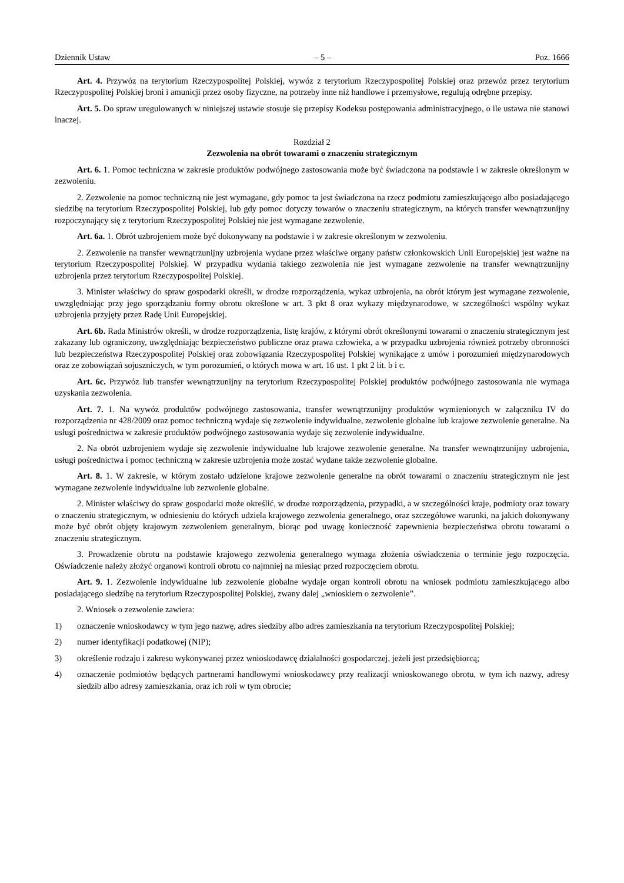Dziennik Ustaw – 5 – Poz. 1666
Art. 4. Przywóz na terytorium Rzeczypospolitej Polskiej, wywóz z terytorium Rzeczypospolitej Polskiej oraz przewóz przez terytorium Rzeczypospolitej Polskiej broni i amunicji przez osoby fizyczne, na potrzeby inne niż handlowe i przemysłowe, regulują odrębne przepisy.
Art. 5. Do spraw uregulowanych w niniejszej ustawie stosuje się przepisy Kodeksu postępowania administracyjnego, o ile ustawa nie stanowi inaczej.
Rozdział 2
Zezwolenia na obrót towarami o znaczeniu strategicznym
Art. 6. 1. Pomoc techniczna w zakresie produktów podwójnego zastosowania może być świadczona na podstawie i w zakresie określonym w zezwoleniu.
2. Zezwolenie na pomoc techniczną nie jest wymagane, gdy pomoc ta jest świadczona na rzecz podmiotu zamieszkującego albo posiadającego siedzibę na terytorium Rzeczypospolitej Polskiej, lub gdy pomoc dotyczy towarów o znaczeniu strategicznym, na których transfer wewnątrzunijny rozpoczynający się z terytorium Rzeczypospolitej Polskiej nie jest wymagane zezwolenie.
Art. 6a. 1. Obrót uzbrojeniem może być dokonywany na podstawie i w zakresie określonym w zezwoleniu.
2. Zezwolenie na transfer wewnątrzunijny uzbrojenia wydane przez właściwe organy państw członkowskich Unii Europejskiej jest ważne na terytorium Rzeczypospolitej Polskiej. W przypadku wydania takiego zezwolenia nie jest wymagane zezwolenie na transfer wewnątrzunijny uzbrojenia przez terytorium Rzeczypospolitej Polskiej.
3. Minister właściwy do spraw gospodarki określi, w drodze rozporządzenia, wykaz uzbrojenia, na obrót którym jest wymagane zezwolenie, uwzględniając przy jego sporządzaniu formy obrotu określone w art. 3 pkt 8 oraz wykazy międzynarodowe, w szczególności wspólny wykaz uzbrojenia przyjęty przez Radę Unii Europejskiej.
Art. 6b. Rada Ministrów określi, w drodze rozporządzenia, listę krajów, z którymi obrót określonymi towarami o znaczeniu strategicznym jest zakazany lub ograniczony, uwzględniając bezpieczeństwo publiczne oraz prawa człowieka, a w przypadku uzbrojenia również potrzeby obronności lub bezpieczeństwa Rzeczypospolitej Polskiej oraz zobowiązania Rzeczypospolitej Polskiej wynikające z umów i porozumień międzynarodowych oraz ze zobowiązań sojuszniczych, w tym porozumień, o których mowa w art. 16 ust. 1 pkt 2 lit. b i c.
Art. 6c. Przywóz lub transfer wewnątrzunijny na terytorium Rzeczypospolitej Polskiej produktów podwójnego zastosowania nie wymaga uzyskania zezwolenia.
Art. 7. 1. Na wywóz produktów podwójnego zastosowania, transfer wewnątrzunijny produktów wymienionych w załączniku IV do rozporządzenia nr 428/2009 oraz pomoc techniczną wydaje się zezwolenie indywidualne, zezwolenie globalne lub krajowe zezwolenie generalne. Na usługi pośrednictwa w zakresie produktów podwójnego zastosowania wydaje się zezwolenie indywidualne.
2. Na obrót uzbrojeniem wydaje się zezwolenie indywidualne lub krajowe zezwolenie generalne. Na transfer wewnątrzunijny uzbrojenia, usługi pośrednictwa i pomoc techniczną w zakresie uzbrojenia może zostać wydane także zezwolenie globalne.
Art. 8. 1. W zakresie, w którym zostało udzielone krajowe zezwolenie generalne na obrót towarami o znaczeniu strategicznym nie jest wymagane zezwolenie indywidualne lub zezwolenie globalne.
2. Minister właściwy do spraw gospodarki może określić, w drodze rozporządzenia, przypadki, a w szczególności kraje, podmioty oraz towary o znaczeniu strategicznym, w odniesieniu do których udziela krajowego zezwolenia generalnego, oraz szczegółowe warunki, na jakich dokonywany może być obrót objęty krajowym zezwoleniem generalnym, biorąc pod uwagę konieczność zapewnienia bezpieczeństwa obrotu towarami o znaczeniu strategicznym.
3. Prowadzenie obrotu na podstawie krajowego zezwolenia generalnego wymaga złożenia oświadczenia o terminie jego rozpoczęcia. Oświadczenie należy złożyć organowi kontroli obrotu co najmniej na miesiąc przed rozpoczęciem obrotu.
Art. 9. 1. Zezwolenie indywidualne lub zezwolenie globalne wydaje organ kontroli obrotu na wniosek podmiotu zamieszkującego albo posiadającego siedzibę na terytorium Rzeczypospolitej Polskiej, zwany dalej „wnioskiem o zezwolenie”.
2. Wniosek o zezwolenie zawiera:
1) oznaczenie wnioskodawcy w tym jego nazwę, adres siedziby albo adres zamieszkania na terytorium Rzeczypospolitej Polskiej;
2) numer identyfikacji podatkowej (NIP);
3) określenie rodzaju i zakresu wykonywanej przez wnioskodawcę działalności gospodarczej, jeżeli jest przedsiębiorcą;
4) oznaczenie podmiotów będących partnerami handlowymi wnioskodawcy przy realizacji wnioskowanego obrotu, w tym ich nazwy, adresy siedzib albo adresy zamieszkania, oraz ich roli w tym obrocie;